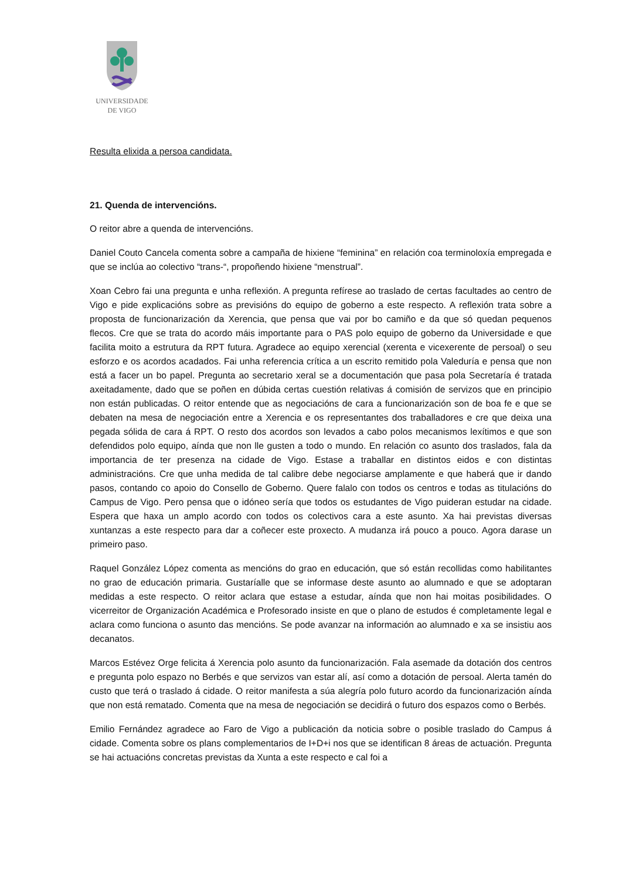UNIVERSIDADE
DE VIGO
Resulta elixida a persoa candidata.
21. Quenda de intervencións.
O reitor abre a quenda de intervencións.
Daniel Couto Cancela comenta sobre a campaña de hixiene “feminina” en relación coa terminoloxía empregada e que se inclúa ao colectivo “trans-“, propoñendo hixiene “menstrual”.
Xoan Cebro fai una pregunta e unha reflexión. A pregunta refírese ao traslado de certas facultades ao centro de Vigo e pide explicacións sobre as previsións do equipo de goberno a este respecto. A reflexión trata sobre a proposta de funcionarización da Xerencia, que pensa que vai por bo camiño e da que só quedan pequenos flecos. Cre que se trata do acordo máis importante para o PAS polo equipo de goberno da Universidade e que facilita moito a estrutura da RPT futura. Agradece ao equipo xerencial (xerenta e vicexerente de persoal) o seu esforzo e os acordos acadados. Fai unha referencia crítica a un escrito remitido pola Valeduría e pensa que non está a facer un bo papel. Pregunta ao secretario xeral se a documentación que pasa pola Secretaría é tratada axeitadamente, dado que se poñen en dúbida certas cuestión relativas á comisión de servizos que en principio non están publicadas. O reitor entende que as negociacións de cara a funcionarización son de boa fe e que se debaten na mesa de negociación entre a Xerencia e os representantes dos traballadores e cre que deixa una pegada sólida de cara á RPT. O resto dos acordos son levados a cabo polos mecanismos lexítimos e que son defendidos polo equipo, aínda que non lle gusten a todo o mundo. En relación co asunto dos traslados, fala da importancia de ter presenza na cidade de Vigo. Estase a traballar en distintos eidos e con distintas administracións. Cre que unha medida de tal calibre debe negociarse amplamente e que haberá que ir dando pasos, contando co apoio do Consello de Goberno. Quere falalo con todos os centros e todas as titulacións do Campus de Vigo. Pero pensa que o idóneo sería que todos os estudantes de Vigo puideran estudar na cidade. Espera que haxa un amplo acordo con todos os colectivos cara a este asunto. Xa hai previstas diversas xuntanzas a este respecto para dar a coñecer este proxecto. A mudanza irá pouco a pouco. Agora darase un primeiro paso.
Raquel González López comenta as mencións do grao en educación, que só están recollidas como habilitantes no grao de educación primaria. Gustaríalle que se informase deste asunto ao alumnado e que se adoptaran medidas a este respecto. O reitor aclara que estase a estudar, aínda que non hai moitas posibilidades. O vicerreitor de Organización Académica e Profesorado insiste en que o plano de estudos é completamente legal e aclara como funciona o asunto das mencións. Se pode avanzar na información ao alumnado e xa se insistiu aos decanatos.
Marcos Estévez Orge felicita á Xerencia polo asunto da funcionarización. Fala asemade da dotación dos centros e pregunta polo espazo no Berbés e que servizos van estar alí, así como a dotación de persoal. Alerta tamén do custo que terá o traslado á cidade. O reitor manifesta a súa alegría polo futuro acordo da funcionarización aínda que non está rematado. Comenta que na mesa de negociación se decidirá o futuro dos espazos como o Berbés.
Emilio Fernández agradece ao Faro de Vigo a publicación da noticia sobre o posible traslado do Campus á cidade. Comenta sobre os plans complementarios de I+D+i nos que se identifican 8 áreas de actuación. Pregunta se hai actuacións concretas previstas da Xunta a este respecto e cal foi a